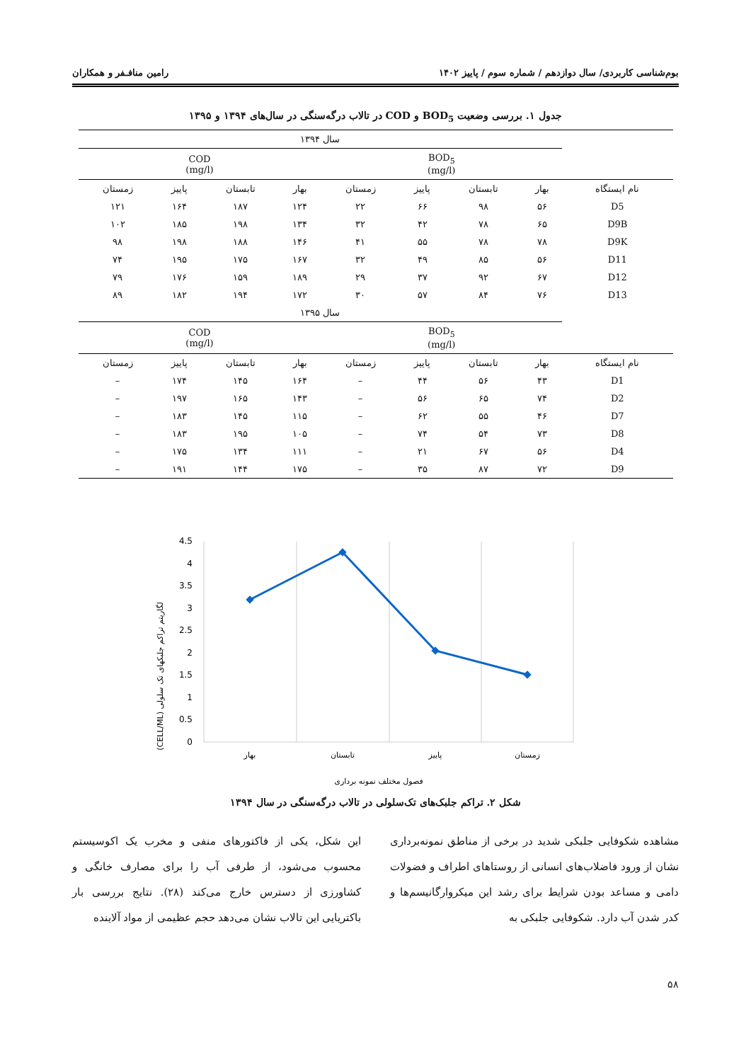بوم‌شناسی کاربردی/ سال دوازدهم / شماره سوم / پاییز ۱۴۰۲ رامین منافـفر و همکاران
جدول ۱. بررسی وضعیت BOD<sub>5</sub> و COD در تالاب درگه‌سنگی در سال‌های ۱۳۹۴ و ۱۳۹۵
| | سال ۱۳۹۴ | | | | | | | |
| | BOD<sub>5</sub> (mg/l) | | | | COD (mg/l) | | | |
| نام ایستگاه | بهار | تابستان | پاییز | زمستان | بهار | تابستان | پاییز | زمستان |
| D5 | ۵۶ | ۹۸ | ۶۶ | ۲۲ | ۱۲۴ | ۱۸۷ | ۱۶۴ | ۱۲۱ |
| D9B | ۶۵ | ۷۸ | ۴۲ | ۳۲ | ۱۳۴ | ۱۹۸ | ۱۸۵ | ۱۰۲ |
| D9K | ۷۸ | ۷۸ | ۵۵ | ۴۱ | ۱۴۶ | ۱۸۸ | ۱۹۸ | ۹۸ |
| D11 | ۵۶ | ۸۵ | ۴۹ | ۳۲ | ۱۶۷ | ۱۷۵ | ۱۹۵ | ۷۴ |
| D12 | ۶۷ | ۹۲ | ۳۷ | ۲۹ | ۱۸۹ | ۱۵۹ | ۱۷۶ | ۷۹ |
| D13 | ۷۶ | ۸۴ | ۵۷ | ۳۰ | ۱۷۲ | ۱۹۴ | ۱۸۲ | ۸۹ |
| | سال ۱۳۹۵ | | | | | | | |
| | BOD<sub>5</sub> (mg/l) | | | | COD (mg/l) | | | |
| نام ایستگاه | بهار | تابستان | پاییز | زمستان | بهار | تابستان | پاییز | زمستان |
| D1 | ۴۳ | ۵۶ | ۴۴ | – | ۱۶۴ | ۱۴۵ | ۱۷۴ | – |
| D2 | ۷۴ | ۶۵ | ۵۶ | – | ۱۴۳ | ۱۶۵ | ۱۹۷ | – |
| D7 | ۴۶ | ۵۵ | ۶۲ | – | ۱۱۵ | ۱۴۵ | ۱۸۳ | – |
| D8 | ۷۳ | ۵۴ | ۷۴ | – | ۱۰۵ | ۱۹۵ | ۱۸۳ | – |
| D4 | ۵۶ | ۶۷ | ۲۱ | – | ۱۱۱ | ۱۳۴ | ۱۷۵ | – |
| D9 | ۷۲ | ۸۷ | ۳۵ | – | ۱۷۵ | ۱۴۴ | ۱۹۱ | – |
(CELL/ML) لگاریتم تراکم جلبکهای تک سلولی
4.5
4
3.5
3
2.5
2
1.5
1
0.5
0
بهار
تابستان
پاییز
زمستان
فصول مختلف نمونه برداری
شکل ۲. تراکم جلبک‌های تک‌سلولی در تالاب درگه‌سنگی در سال ۱۳۹۴
مشاهده شکوفایی جلبکی شدید در برخی از مناطق نمونه‌برداری نشان از ورود فاضلاب‌های انسانی از روستاهای اطراف و فضولات دامی و مساعد بودن شرایط برای رشد این میکروارگانیسم‌ها و کدر شدن آب دارد. شکوفایی جلبکی به
این شکل، یکی از فاکتورهای منفی و مخرب یک اکوسیستم محسوب می‌شود، از طرفی آب را برای مصارف خانگی و کشاورزی از دسترس خارج می‌کند (۲۸). نتایج بررسی بار باکتریایی این تالاب نشان می‌دهد حجم عظیمی از مواد آلاینده
۵۸